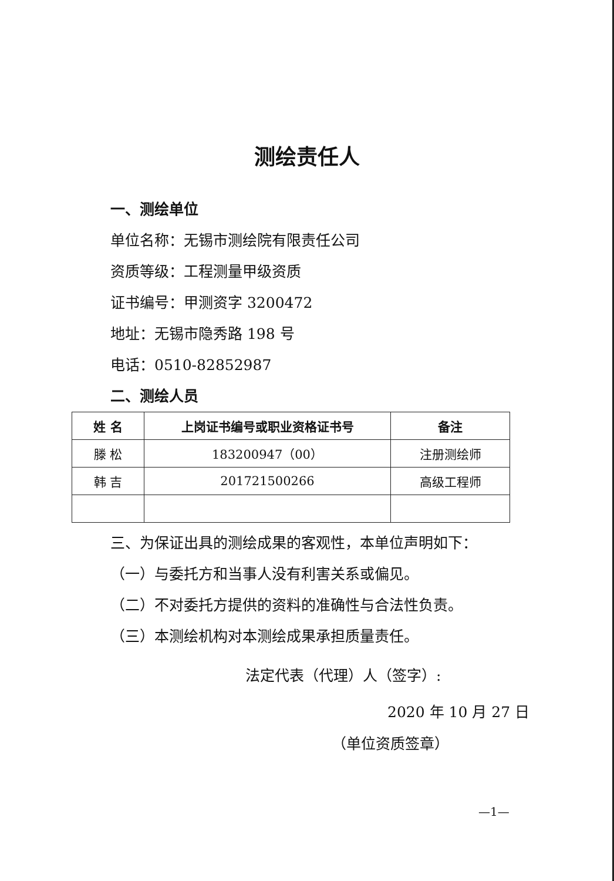测绘责任人
一、测绘单位
单位名称：无锡市测绘院有限责任公司
资质等级：工程测量甲级资质
证书编号：甲测资字 3200472
地址：无锡市隐秀路 198 号
电话：0510-82852987
二、测绘人员
| 姓 名 | 上岗证书编号或职业资格证书号 | 备注 |
| --- | --- | --- |
| 滕 松 | 183200947（00） | 注册测绘师 |
| 韩 吉 | 201721500266 | 高级工程师 |
三、为保证出具的测绘成果的客观性，本单位声明如下：
（一）与委托方和当事人没有利害关系或偏见。
（二）不对委托方提供的资料的准确性与合法性负责。
（三）本测绘机构对本测绘成果承担质量责任。
法定代表（代理）人（签字）:
2020 年 10 月 27 日
（单位资质签章）
—1—